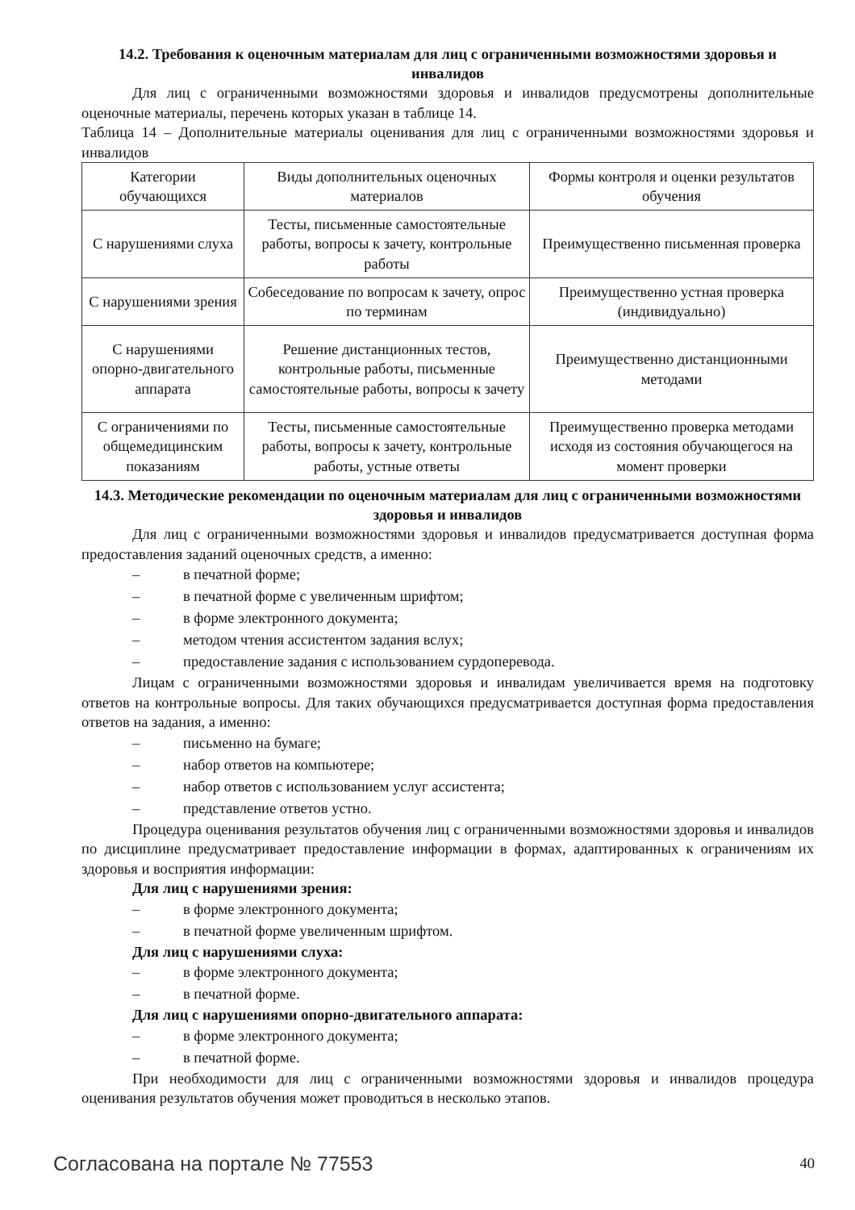14.2. Требования к оценочным материалам для лиц с ограниченными возможностями здоровья и инвалидов
Для лиц с ограниченными возможностями здоровья и инвалидов предусмотрены дополнительные оценочные материалы, перечень которых указан в таблице 14.
Таблица 14 – Дополнительные материалы оценивания для лиц с ограниченными возможностями здоровья и инвалидов
| Категории обучающихся | Виды дополнительных оценочных материалов | Формы контроля и оценки результатов обучения |
| С нарушениями слуха | Тесты, письменные самостоятельные работы, вопросы к зачету, контрольные работы | Преимущественно письменная проверка |
| С нарушениями зрения | Собеседование по вопросам к зачету, опрос по терминам | Преимущественно устная проверка (индивидуально) |
| С нарушениями опорно-двигательного аппарата | Решение дистанционных тестов, контрольные работы, письменные самостоятельные работы, вопросы к зачету | Преимущественно дистанционными методами |
| С ограничениями по общемедицинским показаниям | Тесты, письменные самостоятельные работы, вопросы к зачету, контрольные работы, устные ответы | Преимущественно проверка методами исходя из состояния обучающегося на момент проверки |
14.3. Методические рекомендации по оценочным материалам для лиц с ограниченными возможностями здоровья и инвалидов
Для лиц с ограниченными возможностями здоровья и инвалидов предусматривается доступная форма предоставления заданий оценочных средств, а именно:
– в печатной форме;
– в печатной форме с увеличенным шрифтом;
– в форме электронного документа;
– методом чтения ассистентом задания вслух;
– предоставление задания с использованием сурдоперевода.
Лицам с ограниченными возможностями здоровья и инвалидам увеличивается время на подготовку ответов на контрольные вопросы. Для таких обучающихся предусматривается доступная форма предоставления ответов на задания, а именно:
– письменно на бумаге;
– набор ответов на компьютере;
– набор ответов с использованием услуг ассистента;
– представление ответов устно.
Процедура оценивания результатов обучения лиц с ограниченными возможностями здоровья и инвалидов по дисциплине предусматривает предоставление информации в формах, адаптированных к ограничениям их здоровья и восприятия информации:
Для лиц с нарушениями зрения:
– в форме электронного документа;
– в печатной форме увеличенным шрифтом.
Для лиц с нарушениями слуха:
– в форме электронного документа;
– в печатной форме.
Для лиц с нарушениями опорно-двигательного аппарата:
– в форме электронного документа;
– в печатной форме.
При необходимости для лиц с ограниченными возможностями здоровья и инвалидов процедура оценивания результатов обучения может проводиться в несколько этапов.
Согласована на портале № 77553 40